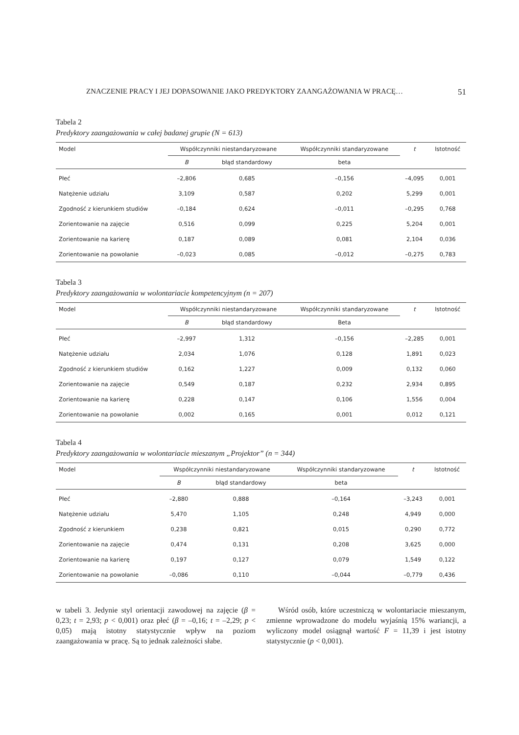ZNACZENIE PRACY I JEJ DOPASOWANIE JAKO PREDYKTORY ZAANGAŻOWANIA W PRACĘ… 51
Tabela 2
Predyktory zaangażowania w całej badanej grupie (N = 613)
| Model | Współczynniki niestandaryzowane | | Współczynniki standaryzowane | t | Istotność |
| --- | --- | --- | --- | --- | --- |
| | B | błąd standardowy | beta | | |
| Płeć | –2,806 | 0,685 | –0,156 | –4,095 | 0,001 |
| Natężenie udziału | 3,109 | 0,587 | 0,202 | 5,299 | 0,001 |
| Zgodność z kierunkiem studiów | –0,184 | 0,624 | –0,011 | –0,295 | 0,768 |
| Zorientowanie na zajęcie | 0,516 | 0,099 | 0,225 | 5,204 | 0,001 |
| Zorientowanie na karierę | 0,187 | 0,089 | 0,081 | 2,104 | 0,036 |
| Zorientowanie na powołanie | –0,023 | 0,085 | –0,012 | –0,275 | 0,783 |
Tabela 3
Predyktory zaangażowania w wolontariacie kompetencyjnym (n = 207)
| Model | Współczynniki niestandaryzowane | | Współczynniki standaryzowane | t | Istotność |
| --- | --- | --- | --- | --- | --- |
| | B | błąd standardowy | Beta | | |
| Płeć | –2,997 | 1,312 | –0,156 | –2,285 | 0,001 |
| Natężenie udziału | 2,034 | 1,076 | 0,128 | 1,891 | 0,023 |
| Zgodność z kierunkiem studiów | 0,162 | 1,227 | 0,009 | 0,132 | 0,060 |
| Zorientowanie na zajęcie | 0,549 | 0,187 | 0,232 | 2,934 | 0,895 |
| Zorientowanie na karierę | 0,228 | 0,147 | 0,106 | 1,556 | 0,004 |
| Zorientowanie na powołanie | 0,002 | 0,165 | 0,001 | 0,012 | 0,121 |
Tabela 4
Predyktory zaangażowania w wolontariacie mieszanym „Projektor” (n = 344)
| Model | Współczynniki niestandaryzowane | | Współczynniki standaryzowane | t | Istotność |
| --- | --- | --- | --- | --- | --- |
| | B | błąd standardowy | beta | | |
| Płeć | –2,880 | 0,888 | –0,164 | –3,243 | 0,001 |
| Natężenie udziału | 5,470 | 1,105 | 0,248 | 4,949 | 0,000 |
| Zgodność z kierunkiem | 0,238 | 0,821 | 0,015 | 0,290 | 0,772 |
| Zorientowanie na zajęcie | 0,474 | 0,131 | 0,208 | 3,625 | 0,000 |
| Zorientowanie na karierę | 0,197 | 0,127 | 0,079 | 1,549 | 0,122 |
| Zorientowanie na powołanie | –0,086 | 0,110 | –0,044 | –0,779 | 0,436 |
w tabeli 3. Jedynie styl orientacji zawodowej na zajęcie (β = 0,23; t = 2,93; p < 0,001) oraz płeć (β = –0,16; t = –2,29; p < 0,05) mają istotny statystycznie wpływ na poziom zaangażowania w pracę. Są to jednak zależności słabe.
Wśród osób, które uczestniczą w wolontariacie mieszanym, zmienne wprowadzone do modelu wyjaśnią 15% wariancji, a wyliczony model osiągnął wartość F = 11,39 i jest istotny statystycznie (p < 0,001).